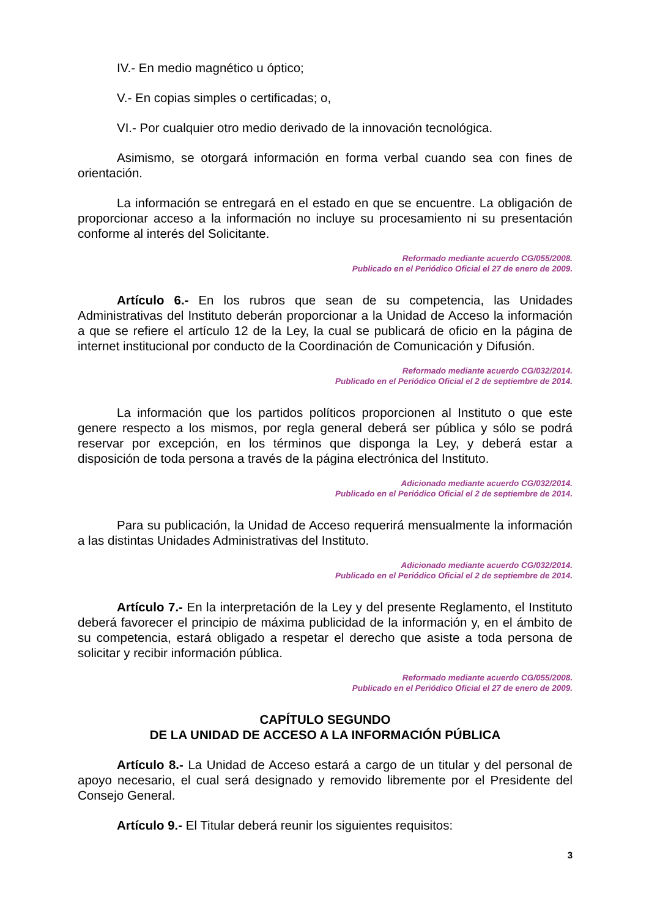IV.- En medio magnético u óptico;
V.- En copias simples o certificadas; o,
VI.- Por cualquier otro medio derivado de la innovación tecnológica.
Asimismo, se otorgará información en forma verbal cuando sea con fines de orientación.
La información se entregará en el estado en que se encuentre. La obligación de proporcionar acceso a la información no incluye su procesamiento ni su presentación conforme al interés del Solicitante.
Reformado mediante acuerdo CG/055/2008.
Publicado en el Periódico Oficial el 27 de enero de 2009.
Artículo 6.- En los rubros que sean de su competencia, las Unidades Administrativas del Instituto deberán proporcionar a la Unidad de Acceso la información a que se refiere el artículo 12 de la Ley, la cual se publicará de oficio en la página de internet institucional por conducto de la Coordinación de Comunicación y Difusión.
Reformado mediante acuerdo CG/032/2014.
Publicado en el Periódico Oficial el 2 de septiembre de 2014.
La información que los partidos políticos proporcionen al Instituto o que este genere respecto a los mismos, por regla general deberá ser pública y sólo se podrá reservar por excepción, en los términos que disponga la Ley, y deberá estar a disposición de toda persona a través de la página electrónica del Instituto.
Adicionado mediante acuerdo CG/032/2014.
Publicado en el Periódico Oficial el 2 de septiembre de 2014.
Para su publicación, la Unidad de Acceso requerirá mensualmente la información a las distintas Unidades Administrativas del Instituto.
Adicionado mediante acuerdo CG/032/2014.
Publicado en el Periódico Oficial el 2 de septiembre de 2014.
Artículo 7.- En la interpretación de la Ley y del presente Reglamento, el Instituto deberá favorecer el principio de máxima publicidad de la información y, en el ámbito de su competencia, estará obligado a respetar el derecho que asiste a toda persona de solicitar y recibir información pública.
Reformado mediante acuerdo CG/055/2008.
Publicado en el Periódico Oficial el 27 de enero de 2009.
CAPÍTULO SEGUNDO
DE LA UNIDAD DE ACCESO A LA INFORMACIÓN PÚBLICA
Artículo 8.- La Unidad de Acceso estará a cargo de un titular y del personal de apoyo necesario, el cual será designado y removido libremente por el Presidente del Consejo General.
Artículo 9.- El Titular deberá reunir los siguientes requisitos:
3